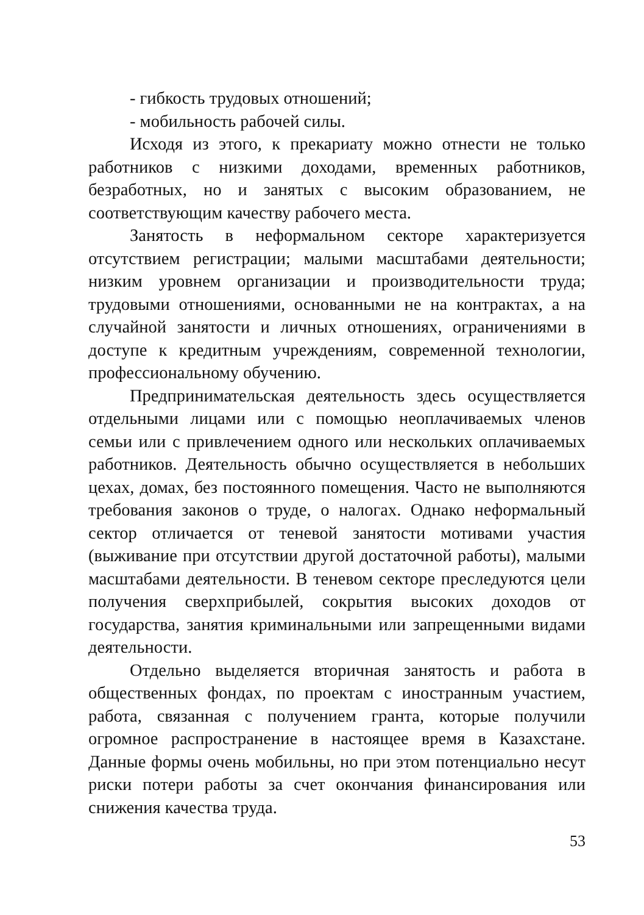- гибкость трудовых отношений;
- мобильность рабочей силы.
Исходя из этого, к прекариату можно отнести не только работников с низкими доходами, временных работников, безработных, но и занятых с высоким образованием, не соответствующим качеству рабочего места.
Занятость в неформальном секторе характеризуется отсутствием регистрации; малыми масштабами деятельности; низким уровнем организации и производительности труда; трудовыми отношениями, основанными не на контрактах, а на случайной занятости и личных отношениях, ограничениями в доступе к кредитным учреждениям, современной технологии, профессиональному обучению.
Предпринимательская деятельность здесь осуществляется отдельными лицами или с помощью неоплачиваемых членов семьи или с привлечением одного или нескольких оплачиваемых работников. Деятельность обычно осуществляется в небольших цехах, домах, без постоянного помещения. Часто не выполняются требования законов о труде, о налогах. Однако неформальный сектор отличается от теневой занятости мотивами участия (выживание при отсутствии другой достаточной работы), малыми масштабами деятельности. В теневом секторе преследуются цели получения сверхприбылей, сокрытия высоких доходов от государства, занятия криминальными или запрещенными видами деятельности.
Отдельно выделяется вторичная занятость и работа в общественных фондах, по проектам с иностранным участием, работа, связанная с получением гранта, которые получили огромное распространение в настоящее время в Казахстане. Данные формы очень мобильны, но при этом потенциально несут риски потери работы за счет окончания финансирования или снижения качества труда.
53